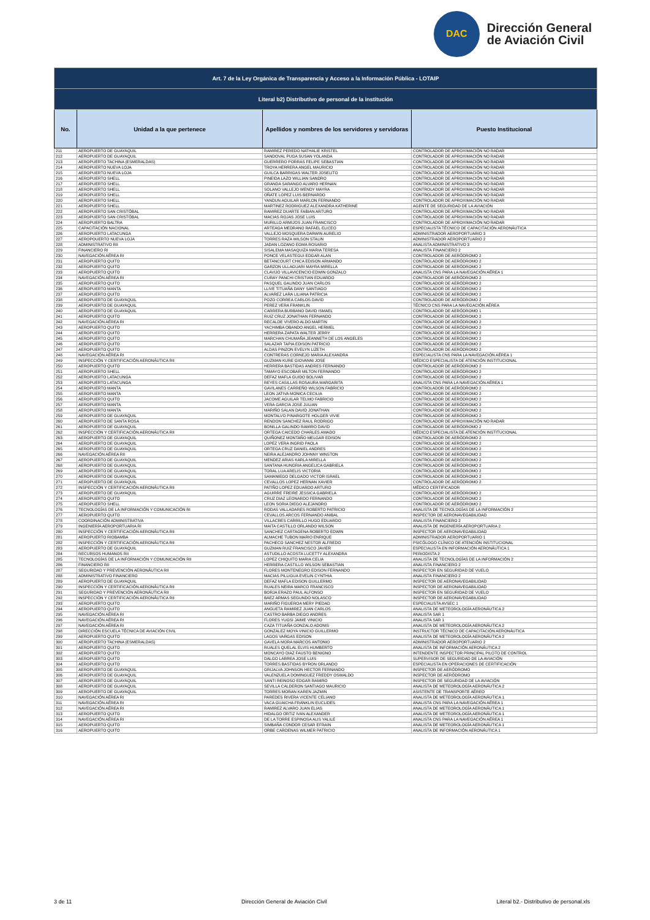DAC
Dirección General
de Aviación Civil
| Art. 7 de la Ley Orgánica de Transparencia y Acceso a la Información Pública - LOTAIP | | | |
| Literal b2) Distributivo de personal de la institución | | | |
| No. | Unidad a la que pertenece | Apellidos y nombres de los servidores y servidoras | Puesto Institucional |
| 211 | AEROPUERTO DE GUAYAQUIL | RAMIREZ PEREDO NATHALIE KRISTEL | CONTROLADOR DE APROXIMACIÓN NO RADAR |
| 212 | AEROPUERTO DE GUAYAQUIL | SANDOVAL PUGA SUSAN YOLANDA | CONTROLADOR DE APROXIMACIÓN NO RADAR |
| 213 | AEROPUERTO TACHINA (ESMERALDAS) | GUERRERO PORRAS FELIPE SEBASTIAN | CONTROLADOR DE APROXIMACIÓN NO RADAR |
| 214 | AEROPUERTO NUEVA LOJA | TROYA HERRERA ANGEL MAURICIO | CONTROLADOR DE APROXIMACIÓN NO RADAR |
| 215 | AEROPUERTO NUEVA LOJA | GUILCA BARRIGAS WALTER JOSELITO | CONTROLADOR DE APROXIMACIÓN NO RADAR |
| 216 | AEROPUERTO SHELL | PINEIDA LAZO WILLIAN SANDRO | CONTROLADOR DE APROXIMACIÓN NO RADAR |
| 217 | AEROPUERTO SHELL | GRANDA SARANGO ALVARO HERNAN | CONTROLADOR DE APROXIMACIÓN NO RADAR |
| 218 | AEROPUERTO SHELL | SOLANO VALLEJO WENDY MAYRA | CONTROLADOR DE APROXIMACIÓN NO RADAR |
| 219 | AEROPUERTO SHELL | OÑATE LOPEZ LUIS BERNARDO | CONTROLADOR DE APROXIMACIÓN NO RADAR |
| 220 | AEROPUERTO SHELL | YANDUN AGUILAR MARLON FERNANDO | CONTROLADOR DE APROXIMACIÓN NO RADAR |
| 221 | AEROPUERTO SHELL | MARTINEZ RODRIGUEZ ALEXANDRA KATHERINE | AGENTE DE SEGURIDAD DE LA AVIACIÓN |
| 222 | AEROPUERTO SAN CRISTÓBAL | RAMIREZ DUARTE FABIAN ARTURO | CONTROLADOR DE APROXIMACIÓN NO RADAR |
| 223 | AEROPUERTO SAN CRISTÓBAL | MACIAS ROJAS JOSE LUIS | CONTROLADOR DE APROXIMACIÓN NO RADAR |
| 224 | AEROPUERTO BALTRA | MURILLO ARMIJOS JUAN FRANCISCO | CONTROLADOR DE APROXIMACIÓN NO RADAR |
| 225 | CAPACITACIÓN NACIONAL | ARTEAGA MEDRANO RAFAEL ELICEO | ESPECIALISTA TÉCNICO DE CAPACITACIÓN AERONÁUTICA |
| 226 | AEROPUERTO LATACUNGA | VALLEJO MOSQUERA DARWIN AURELIO | ADMINISTRADOR AEROPORTUARIO 3 |
| 227 | AEROPOUERTO NUEVA LOJA | TORRES RAZA WILSON STALIN | ADMINISTRADOR AEROPORTUARIO 2 |
| 228 | ADMINISTRATIVO RII | JADAN LOZANO EGMA ROSARIO | ANALISTA ADMINISTRATIVO 3 |
| 229 | FINANCIERO RI | SISALEMA MASAQUIZA MARIA TERESA | ANALISTA FINANCIERO 2 |
| 230 | NAVEGACIÓN AÉREA RI | PONCE VELASTEGUI EDGAR ALAN | CONTROLADOR DE AERÓDROMO 2 |
| 231 | AEROPUERTO QUITO | BETANCOURT CHICA EDISON ARMANDO | CONTROLADOR DE AERÓDROMO 2 |
| 232 | AEROPUERTO QUITO | GARZON ULLAGUARI MAYRA MIRELLA | CONTROLADOR DE AERÓDROMO 2 |
| 233 | AEROPUERTO QUITO | CLAVIJO VILLAVICENCIO EDWIN GONZALO | ANALISTA CNS PARA LA NAVEGACIÓN AÉREA 1 |
| 234 | NAVEGACIÓN AÉREA RI | CURAY PANCHI CRISTIAN EDUARDO | CONTROLADOR DE AERÓDROMO 2 |
| 235 | AEROPUERTO QUITO | PASQUEL GALINDO JUAN CARLOS | CONTROLADOR DE AERÓDROMO 2 |
| 236 | AEROPUERTO MANTA | LLIVE TITUAÑA DANY SANTIAGO | CONTROLADOR DE AERÓDROMO 2 |
| 237 | AEROPUERTO QUITO | ALVAREZ LARA LILIANA PATRICIA | CONTROLADOR DE AERÓDROMO 2 |
| 238 | AEROPUERTO DE GUAYAQUIL | POZO CORREA CARLOS DAVID | CONTROLADOR DE AERÓDROMO 2 |
| 239 | AEROPUERTO DE GUAYAQUIL | PEREZ VERA FRANKLIN | TÉCNICO CNS PARA LA NAVEGACIÓN AÉREA |
| 240 | AEROPUERTO DE GUAYAQUIL | CARRERA BURBANO DAVID ISMAEL | CONTROLADOR DE AERÓDROMO 1 |
| 241 | AEROPUERTO QUITO | RUIZ CRUZ JONATHAN FERNANDO | CONTROLADOR DE AERÓDROMO 2 |
| 242 | NAVEGACIÓN AÉREA RI | RECALDE VIVERO ALDO MARTIN | CONTROLADOR DE AERÓDROMO 2 |
| 243 | AEROPUERTO QUITO | YACHIMBA OBANDO ANGEL HERMEL | CONTROLADOR DE AERÓDROMO 2 |
| 244 | AEROPUERTO QUITO | HERRERA ZAPATA WALTER JERRY | CONTROLADOR DE AERÓDROMO 2 |
| 245 | AEROPUERTO QUITO | MARCHAN CHUMAÑA JEANNETH DE LOS ANGELES | CONTROLADOR DE AERÓDROMO 2 |
| 246 | AEROPUERTO QUITO | SALAZAR TAPIA EDISON PATRICIO | CONTROLADOR DE AERÓDROMO 2 |
| 247 | AEROPUERTO QUITO | ALDAS PINZON EVELYN LIZETH | CONTROLADOR DE AERÓDROMO 2 |
| 248 | NAVEGACIÓN AÉREA RI | CONTRERAS CORNEJO MARIA ALEXANDRA | ESPECIALISTA CNS PARA LA NAVEGACIÓN AÉREA 1 |
| 249 | INSPECCIÓN Y CERTIFICACIÓN AERONÁUTICA RII | GUZMAN KURE GIOVANNI JOSE | MÉDICO ESPECIALISTA DE ATENCIÓN INSTITUCIONAL |
| 250 | AEROPUERTO QUITO | HERRERA BASTIDAS ANDRES FERNANDO | CONTROLADOR DE AERÓDROMO 2 |
| 251 | AEROPUERTO SHELL | TAMAYO ESCOBAR MILTON FERNANDO | CONTROLADOR DE AERÓDROMO 2 |
| 252 | AEROPUERTO LATACUNGA | DEFAZ MAFLA GUIDO BOLIVAR | CONTROLADOR DE AERÓDROMO 2 |
| 253 | AEROPUERTO LATACUNGA | REYES CASILLAS ROSAURA MARGARITA | ANALISTA CNS PARA LA NAVEGACIÓN AÉREA 1 |
| 254 | AEROPUERTO MANTA | GAVILANES CARREÑO WILSON FABRICIO | CONTROLADOR DE AERÓDROMO 2 |
| 255 | AEROPUERTO MANTA | LEON JATIVA MONICA CECILIA | CONTROLADOR DE AERÓDROMO 2 |
| 256 | AEROPUERTO QUITO | JACOME AGUILAR TELMO FABRICIO | CONTROLADOR DE AERÓDROMO 2 |
| 257 | AEROPUERTO MANTA | VERA GARCIA JOSE JULIAN | CONTROLADOR DE AERÓDROMO 2 |
| 258 | AEROPUERTO MANTA | MARIÑO SALAN DAVID JONATHAN | CONTROLADOR DE AERÓDROMO 2 |
| 259 | AEROPUERTO DE GUAYAQUIL | MONTALVO PINARGOTE HOLGER VIVIE | CONTROLADOR DE AERÓDROMO 2 |
| 260 | AEROPUERTO DE SANTA ROSA | RENDON SANCHEZ RAUL RODRIGO | CONTROLADOR DE APROXIMACIÓN NO RADAR |
| 261 | AEROPUERTO DE GUAYAQUIL | BONILLA GALINDO RAMIRO DAVID | CONTROLADOR DE AERÓDROMO 2 |
| 262 | INSPECCIÓN Y CERTIFICACIÓN AERONÁUTICA RII | ORTEGA CAICEDO CHARLES AMADO | MÉDICO ESPECIALISTA DE ATENCIÓN INSTITUCIONAL |
| 263 | AEROPUERTO DE GUAYAQUIL | QUIÑONEZ MONTAÑO MELGAR EDISON | CONTROLADOR DE AERÓDROMO 2 |
| 264 | AEROPUERTO DE GUAYAQUIL | LOPEZ VERA INGRID PAOLA | CONTROLADOR DE AERÓDROMO 2 |
| 265 | AEROPUERTO DE GUAYAQUIL | ORTEGA CRUZ DANIEL ANDRES | CONTROLADOR DE AERÓDROMO 2 |
| 266 | NAVEGACIÓN AÉREA RII | NEIRA ALEJANDRO JOHNNY WINSTON | CONTROLADOR DE AERÓDROMO 2 |
| 267 | AEROPUERTO DE GUAYAQUIL | MENDEZ ARIAS KARLA MIRELLA | CONTROLADOR DE AERÓDROMO 2 |
| 268 | AEROPUERTO DE GUAYAQUIL | SANTANA HUNGRIA ANGELICA GABRIELA | CONTROLADOR DE AERÓDROMO 2 |
| 269 | AEROPUERTO DE GUAYAQUIL | TORAL LUA ARELIS VICTORIA | CONTROLADOR DE AERÓDROMO 2 |
| 270 | AEROPUERTO DE GUAYAQUIL | SAMANIEGO DELGADO VICTOR ISRAEL | CONTROLADOR DE AERÓDROMO 2 |
| 271 | AEROPUERTO DE GUAYAQUIL | CEVALLOS LOPEZ HERNAN XAVIER | CONTROLADOR DE AERÓDROMO 2 |
| 272 | INSPECCIÓN Y CERTIFICACIÓN AERONÁUTICA RII | PATIÑO LOPEZ EDUARDO ARTURO | MÉDICO CERTIFICADOR |
| 273 | AEROPUERTO DE GUAYAQUIL | AGUIRRE FREIRE JESSICA GABRIELA | CONTROLADOR DE AERÓDROMO 2 |
| 274 | AEROPUERTO QUITO | CRUZ DIAZ LEONARDO FERNANDO | CONTROLADOR DE AERÓDROMO 2 |
| 275 | AEROPUERTO SHELL | LEON SORIA DIEGO ALEJANDRO | CONTROLADOR DE AERÓDROMO 2 |
| 276 | TECNOLOGÍAS DE LA INFORMACIÓN Y COMUNICACIÓN RI | RODAS VALLADARES ROBERTO PATRICIO | ANALISTA DE TECNOLOGÍAS DE LA INFORMACIÓN 2 |
| 277 | AEROPUERTO QUITO | CEVALLOS ARCOS FERNANDO ANIBAL | INSPECTOR DE AERONAVEGABILIDAD |
| 278 | COORDINACIÓN ADMINISTRATIVA | VILLACRES CARRILLO HUGO EDUARDO | ANALISTA FINANCIERO 2 |
| 279 | INGENIERÍA AEROPORTUARIA RI | MAITA CASTILLO ORLANDO WILSON | ANALISTA DE INGENIERÍA AEROPORTUARIA 2 |
| 280 | INSPECCIÓN Y CERTIFICACIÓN AERONÁUTICA RII | SANCHEZ CARTAGENA ROBERTO EDWIN | INSPECTOR DE AERONAVEGABILIDAD |
| 281 | AEROPUERTO RIOBAMBA | ALMACHE TUBON MARIO ENRIQUE | ADMINISTRADOR AEROPORTUARIO 1 |
| 282 | INSPECCIÓN Y CERTIFICACIÓN AERONÁUTICA RII | PACHECO SANCHEZ NESTOR ALFREDO | PSICÓLOGO CLÍNICO DE ATENCIÓN INSTITUCIONAL |
| 283 | AEROPUERTO DE GUAYAQUIL | GUZMAN RUIZ FRANCISCO JAVIER | ESPECIALISTA EN INFORMACIÓN AERONÁUTICA 1 |
| 284 | RECURSOS HUMANOS RII | ASTUDILLO ACOSTA LUCETTY ALEXANDRA | PERIODISTA 2 |
| 285 | TECNOLOGÍAS DE LA INFORMACIÓN Y COMUNICACIÓN RII | LOPEZ CHIQUITO MARIA CELIA | ANALISTA DE TECNOLOGÍAS DE LA INFORMACIÓN 2 |
| 286 | FINANCIERO RII | HERRERA CASTILLO WILSON SEBASTIAN | ANALISTA FINANCIERO 2 |
| 287 | SEGURIDAD Y PREVENCIÓN AERONÁUTICA RII | FLORES MONTENEGRO EDISON FERNANDO | INSPECTOR EN SEGURIDAD DE VUELO |
| 288 | ADMINISTRATIVO FINANCIERO | MACIAS PILLIGUA EVELIN CYNTHIA | ANALISTA FINANCIERO 2 |
| 289 | AEROPUERTO DE GUAYAQUIL | DEFAZ MAFLA EDISON GUILLERMO | INSPECTOR DE AERONAVEGABILIDAD |
| 290 | INSPECCIÓN Y CERTIFICACIÓN AERONÁUTICA RII | RUALES NEIRA MARCO FRANCISCO | INSPECTOR DE AERONAVEGABILIDAD |
| 291 | SEGURIDAD Y PREVENCIÓN AERONÁUTICA RII | BORJA ERAZO PAUL ALFONSO | INSPECTOR EN SEGURIDAD DE VUELO |
| 292 | INSPECCIÓN Y CERTIFICACIÓN AERONÁUTICA RII | BAEZ ARMAS SEGUNDO NOLASCO | INSPECTOR DE AERONAVEGABILIDAD |
| 293 | AEROPUERTO QUITO | MARIÑO FIGUEROA MERY PIEDAD | ESPECIALISTA AVSEC 1 |
| 294 | AEROPUERTO QUITO | ANGUETA RAMIREZ JUAN CARLOS | ANALISTA DE METEOROLOGÍA AERONÁUTICA 2 |
| 295 | NAVEGACIÓN AÉREA RI | CASTRO BARBA DIEGO ANDRES | ANALISTA SAR 1 |
| 296 | NAVEGACIÓN AÉREA RI | FLORES YUGSI JAIME VINICIO | ANALISTA SAR 1 |
| 297 | NAVEGACIÓN AÉREA RI | CAZA TITUAÑA GONZALO ADONIS | ANALISTA DE METEOROLOGÍA AERONÁUTICA 2 |
| 298 | DIRECCIÓN ESCUELA TÉCNICA DE AVIACIÓN CIVIL | GONZALEZ MOYA VINICIO GUILLERMO | INSTRUCTOR TÉCNICO DE CAPACITACIÓN AERONÁUTICA |
| 299 | AEROPUERTO QUITO | LAGOS VARGAS EDISON | ANALISTA DE METEOROLOGÍA AERONÁUTICA 2 |
| 300 | AEROPUERTO TACHINA (ESMERALDAS) | GAVELA MORA MARCOS ANTONIO | ADMINISTRADOR AEROPORTUARIO 2 |
| 301 | AEROPUERTO QUITO | RUALES QUELAL ELVIS HUMBERTO | ANALISTA DE INFORMACIÓN AERONÁUTICA 2 |
| 302 | AEROPUERTO QUITO | MONCAYO DIAZ FAUSTO BENIGNO | INTENDENTE INSPECTOR PRINCIPAL PILOTO DE CONTROL |
| 303 | AEROPUERTO QUITO | DALGO LARREA JOSE LUIS | SUPERVISOR DE SEGURIDAD DE LA AVIACIÓN |
| 304 | AEROPUERTO QUITO | TORRES BASTIDAS BYRON ORLANDO | ESPECIALISTA EN OPERACIONES DE CERTIFICACIÓN |
| 305 | AEROPUERTO DE GUAYAQUIL | GRIJALVA JOHNSON HECTOR FERNANDO | INSPECTOR DE AERÓDROMO |
| 306 | AEROPUERTO DE GUAYAQUIL | VALENZUELA DOMINGUEZ FREDDY OSWALDO | INSPECTOR DE AERÓDROMO |
| 307 | AEROPUERTO DE GUAYAQUIL | SANTI REINOSO EDGAR RAMIRO | INSPECTOR DE SEGURIDAD DE LA AVIACIÓN |
| 308 | AEROPUERTO DE GUAYAQUIL | SEVILLA CALDERON SANTIAGO MAURICIO | ANALISTA DE METEOROLOGÍA AERONÁUTICA 2 |
| 309 | AEROPUERTO DE GUAYAQUIL | TORRES MORAN KAREN JAZMIN | ASISTENTE DE TRANSPORTE AÉREO |
| 310 | NAVEGACIÓN AÉREA RI | PAREDES RIVERA VICENTE CELIANO | ANALISTA DE METEOROLOGÍA AERONÁUTICA 1 |
| 311 | NAVEGACIÓN AÉREA RI | VACA GUAICHA FRANKLIN EUCLIDES | ANALISTA CNS PARA LA NAVEGACIÓN AÉREA 1 |
| 312 | NAVEGACIÓN AÉREA RI | RAMIREZ ALVARO JUAN ELIAS | ANALISTA DE METEOROLOGÍA AERONÁUTICA 1 |
| 313 | AEROPUERTO QUITO | HIDALGO ORTIZ IVAN ALEXANDER | ANALISTA DE METEOROLOGÍA AERONÁUTICA 1 |
| 314 | NAVEGACIÓN AÉREA RI | DE LA TORRE ESPINOSA ALIS YALILE | ANALISTA CNS PARA LA NAVEGACIÓN AÉREA 1 |
| 315 | AEROPUERTO QUITO | SIMBAÑA CONDOR CESAR EFRAIN | ANALISTA DE METEOROLOGÍA AERONÁUTICA 1 |
| 316 | AEROPUERTO QUITO | ORBE CARDENAS WILMER PATRICIO | ANALISTA DE INFORMACIÓN AERONÁUTICA 1 |
3 de 11 Dirección General de Aviación Civil Literal b2.- Distributivo de personal.xls